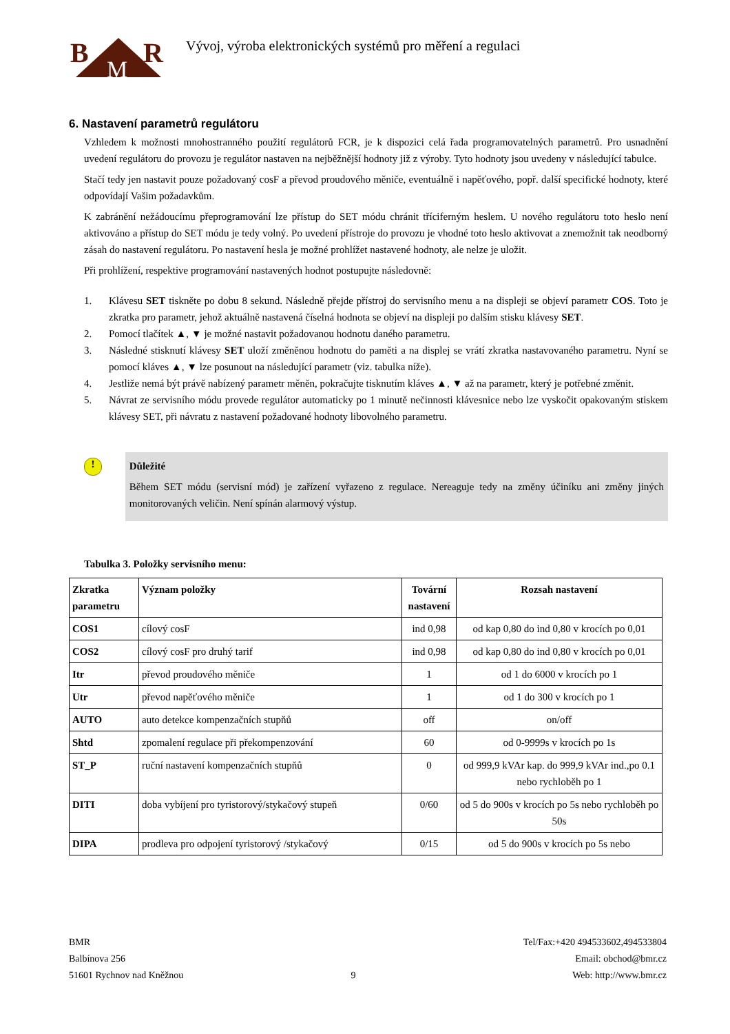B
M
R
Vývoj, výroba elektronických systémů pro měření a regulaci
6. Nastavení parametrů regulátoru
Vzhledem k možnosti mnohostranného použití regulátorů FCR, je k dispozici celá řada programovatelných parametrů. Pro usnadnění uvedení regulátoru do provozu je regulátor nastaven na nejběžnější hodnoty již z výroby. Tyto hodnoty jsou uvedeny v následující tabulce.
Stačí tedy jen nastavit pouze požadovaný cosF a převod proudového měniče, eventuálně i napěťového, popř. další specifické hodnoty, které odpovídají Vašim požadavkům.
K zabránění nežádoucímu přeprogramování lze přístup do SET módu chránit tříciferným heslem. U nového regulátoru toto heslo není aktivováno a přístup do SET módu je tedy volný. Po uvedení přístroje do provozu je vhodné toto heslo aktivovat a znemožnit tak neodborný zásah do nastavení regulátoru. Po nastavení hesla je možné prohlížet nastavené hodnoty, ale nelze je uložit.
Při prohlížení, respektive programování nastavených hodnot postupujte následovně:
1. Klávesu SET tiskněte po dobu 8 sekund. Následně přejde přístroj do servisního menu a na displeji se objeví parametr COS. Toto je zkratka pro parametr, jehož aktuálně nastavená číselná hodnota se objeví na displeji po dalším stisku klávesy SET.
2. Pomocí tlačítek ▲, ▼ je možné nastavit požadovanou hodnotu daného parametru.
3. Následné stisknutí klávesy SET uloží změněnou hodnotu do paměti a na displej se vrátí zkratka nastavovaného parametru. Nyní se pomocí kláves ▲, ▼ lze posunout na následující parametr (viz. tabulka níže).
4. Jestliže nemá být právě nabízený parametr měněn, pokračujte tisknutím kláves ▲, ▼ až na parametr, který je potřebné změnit.
5. Návrat ze servisního módu provede regulátor automaticky po 1 minutě nečinnosti klávesnice nebo lze vyskočit opakovaným stiskem klávesy SET, při návratu z nastavení požadované hodnoty libovolného parametru.
!
Důležité
Během SET módu (servisní mód) je zařízení vyřazeno z regulace. Nereaguje tedy na změny účiníku ani změny jiných monitorovaných veličin. Není spínán alarmový výstup.
Tabulka 3. Položky servisního menu:
| Zkratka parametru | Význam položky | Tovární nastavení | Rozsah nastavení |
| --- | --- | --- | --- |
| COS1 | cílový cosF | ind 0,98 | od kap 0,80 do ind 0,80 v krocích po 0,01 |
| COS2 | cílový cosF pro druhý tarif | ind 0,98 | od kap 0,80 do ind 0,80 v krocích po 0,01 |
| Itr | převod proudového měniče | 1 | od 1 do 6000 v krocích po 1 |
| Utr | převod napěťového měniče | 1 | od 1 do 300 v krocích po 1 |
| AUTO | auto detekce kompenzačních stupňů | off | on/off |
| Shtd | zpomalení regulace při překompenzování | 60 | od 0-9999s v krocích po 1s |
| ST_P | ruční nastavení kompenzačních stupňů | 0 | od 999,9 kVAr kap. do 999,9 kVAr ind.,po 0.1 nebo rychloběh po 1 |
| DITI | doba vybíjení pro tyristorový/stykačový stupeň | 0/60 | od 5 do 900s v krocích po 5s nebo rychloběh po 50s |
| DIPA | prodleva pro odpojení tyristorový /stykačový | 0/15 | od 5 do 900s v krocích po 5s nebo |
BMR
Balbínova 256
51601 Rychnov nad Kněžnou
9
Tel/Fax:+420 494533602,494533804
Email: obchod@bmr.cz
Web: http://www.bmr.cz